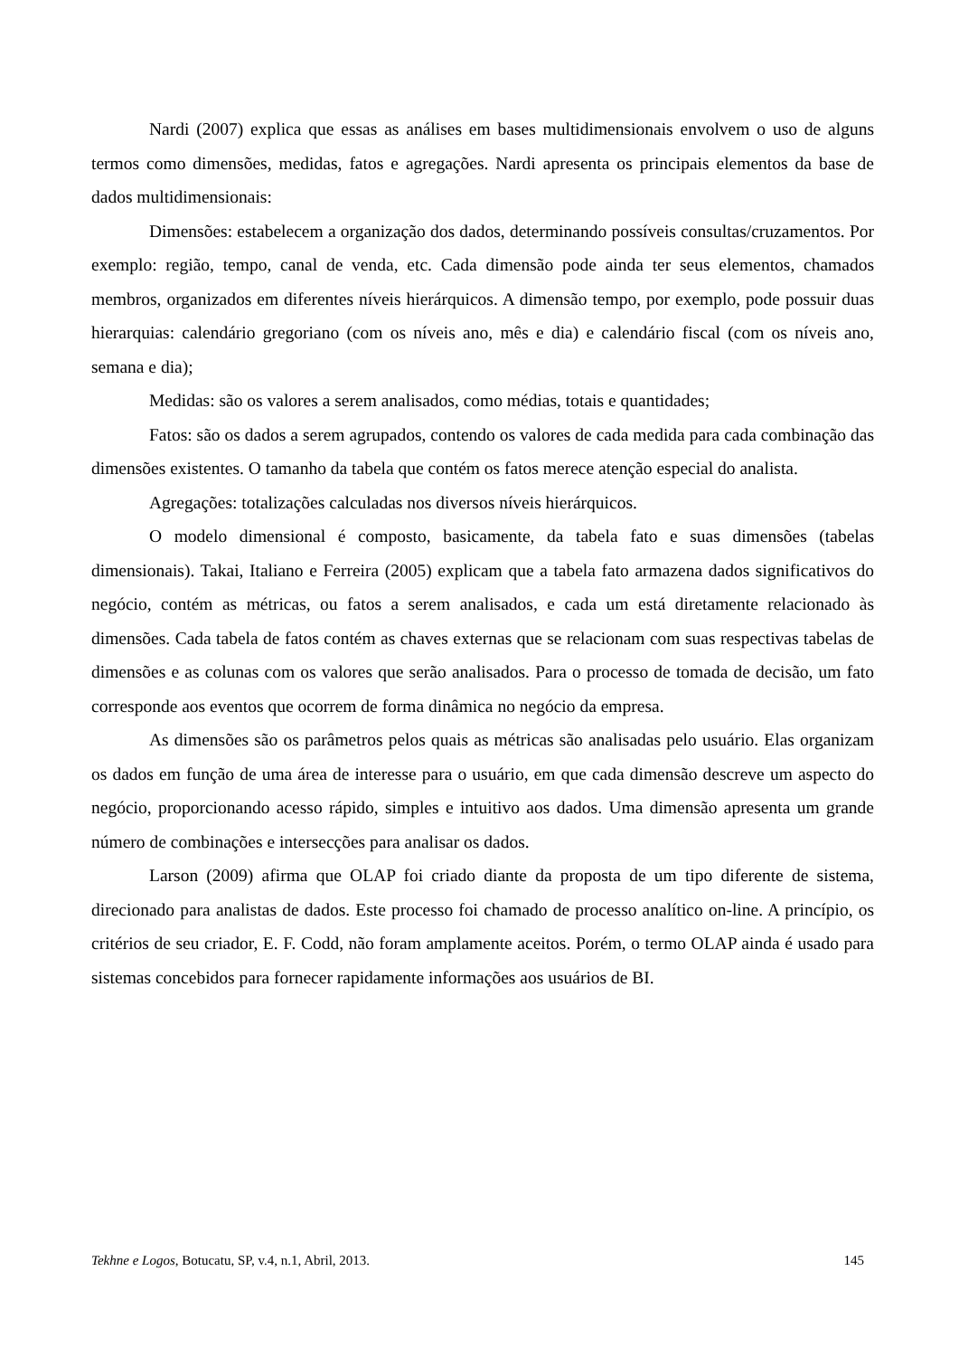Nardi (2007) explica que essas as análises em bases multidimensionais envolvem o uso de alguns termos como dimensões, medidas, fatos e agregações. Nardi apresenta os principais elementos da base de dados multidimensionais:
Dimensões: estabelecem a organização dos dados, determinando possíveis consultas/cruzamentos. Por exemplo: região, tempo, canal de venda, etc. Cada dimensão pode ainda ter seus elementos, chamados membros, organizados em diferentes níveis hierárquicos. A dimensão tempo, por exemplo, pode possuir duas hierarquias: calendário gregoriano (com os níveis ano, mês e dia) e calendário fiscal (com os níveis ano, semana e dia);
Medidas: são os valores a serem analisados, como médias, totais e quantidades;
Fatos: são os dados a serem agrupados, contendo os valores de cada medida para cada combinação das dimensões existentes. O tamanho da tabela que contém os fatos merece atenção especial do analista.
Agregações: totalizações calculadas nos diversos níveis hierárquicos.
O modelo dimensional é composto, basicamente, da tabela fato e suas dimensões (tabelas dimensionais). Takai, Italiano e Ferreira (2005) explicam que a tabela fato armazena dados significativos do negócio, contém as métricas, ou fatos a serem analisados, e cada um está diretamente relacionado às dimensões. Cada tabela de fatos contém as chaves externas que se relacionam com suas respectivas tabelas de dimensões e as colunas com os valores que serão analisados. Para o processo de tomada de decisão, um fato corresponde aos eventos que ocorrem de forma dinâmica no negócio da empresa.
As dimensões são os parâmetros pelos quais as métricas são analisadas pelo usuário. Elas organizam os dados em função de uma área de interesse para o usuário, em que cada dimensão descreve um aspecto do negócio, proporcionando acesso rápido, simples e intuitivo aos dados. Uma dimensão apresenta um grande número de combinações e intersecções para analisar os dados.
Larson (2009) afirma que OLAP foi criado diante da proposta de um tipo diferente de sistema, direcionado para analistas de dados. Este processo foi chamado de processo analítico on-line. A princípio, os critérios de seu criador, E. F. Codd, não foram amplamente aceitos. Porém, o termo OLAP ainda é usado para sistemas concebidos para fornecer rapidamente informações aos usuários de BI.
Tekhne e Logos, Botucatu, SP, v.4, n.1, Abril, 2013. 145